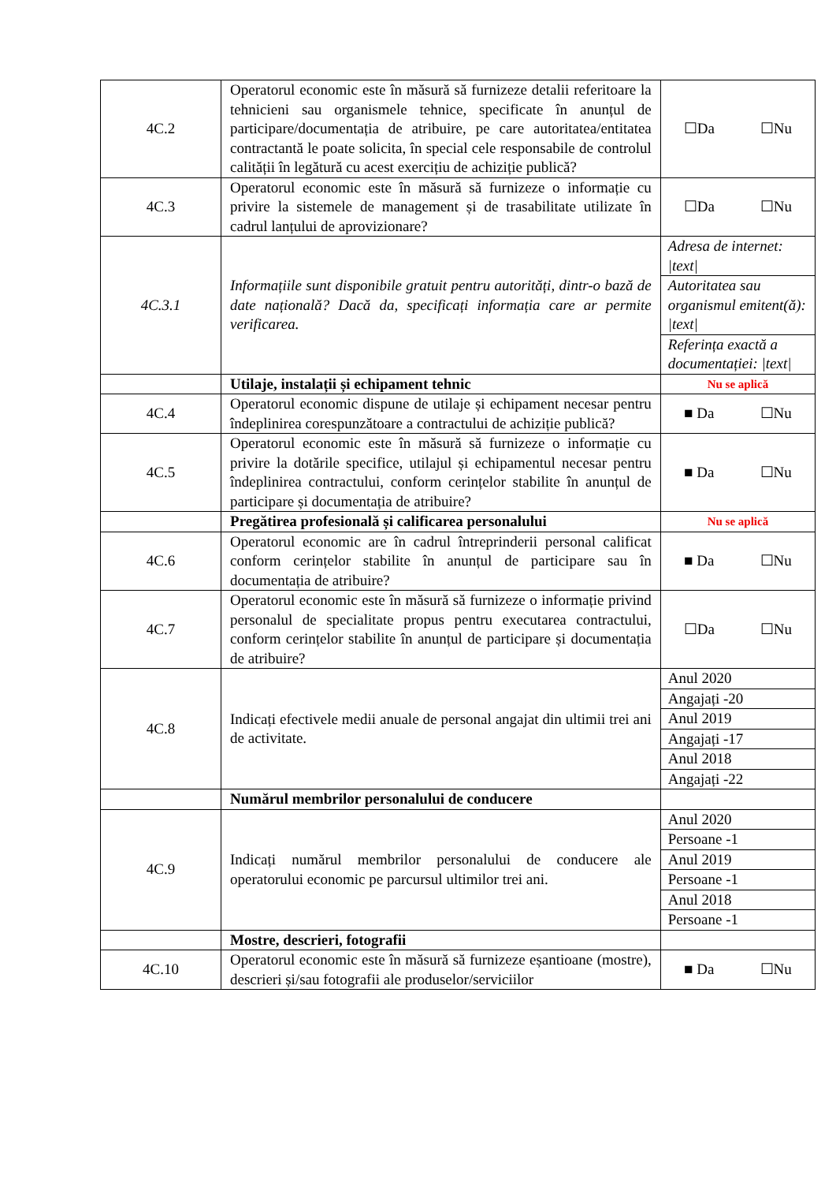| 4C.2 | Operatorul economic este în măsură să furnizeze detalii referitoare la tehnicieni sau organismele tehnice, specificate în anunțul de participare/documentația de atribuire, pe care autoritatea/entitatea contractantă le poate solicita, în special cele responsabile de controlul calității în legătură cu acest exercițiu de achiziție publică? | ☐Da ☐Nu |
| 4C.3 | Operatorul economic este în măsură să furnizeze o informație cu privire la sistemele de management și de trasabilitate utilizate în cadrul lanțului de aprovizionare? | ☐Da ☐Nu |
| 4C.3.1 | Informațiile sunt disponibile gratuit pentru autorități, dintr-o bază de date națională? Dacă da, specificați informația care ar permite verificarea. | / Adresa de internet: /text/ / / Autoritatea sau organismul emitent(ă): /text/ / / Referința exactă a documentației: /text/ / |
| | Utilaje, instalații și echipament tehnic | Nu se aplică |
| 4C.4 | Operatorul economic dispune de utilaje și echipament necesar pentru îndeplinirea corespunzătoare a contractului de achiziție publică? | ■ Da ☐Nu |
| 4C.5 | Operatorul economic este în măsură să furnizeze o informație cu privire la dotările specifice, utilajul și echipamentul necesar pentru îndeplinirea contractului, conform cerințelor stabilite în anunțul de participare și documentația de atribuire? | ■ Da ☐Nu |
| | Pregătirea profesională și calificarea personalului | Nu se aplică |
| 4C.6 | Operatorul economic are în cadrul întreprinderii personal calificat conform cerințelor stabilite în anunțul de participare sau în documentația de atribuire? | ■ Da ☐Nu |
| 4C.7 | Operatorul economic este în măsură să furnizeze o informație privind personalul de specialitate propus pentru executarea contractului, conform cerințelor stabilite în anunțul de participare și documentația de atribuire? | ☐Da ☐Nu |
| 4C.8 | Indicați efectivele medii anuale de personal angajat din ultimii trei ani de activitate. | / Anul 2020 / / Angajați -20 / / Anul 2019 / / Angajați -17 / / Anul 2018 / / Angajați -22 / |
| | Numărul membrilor personalului de conducere | |
| 4C.9 | Indicați numărul membrilor personalului de conducere ale operatorului economic pe parcursul ultimilor trei ani. | / Anul 2020 / / Persoane -1 / / Anul 2019 / / Persoane -1 / / Anul 2018 / / Persoane -1 / |
| | Mostre, descrieri, fotografii | |
| 4C.10 | Operatorul economic este în măsură să furnizeze eșantioane (mostre), descrieri și/sau fotografii ale produselor/serviciilor | ■ Da ☐Nu |